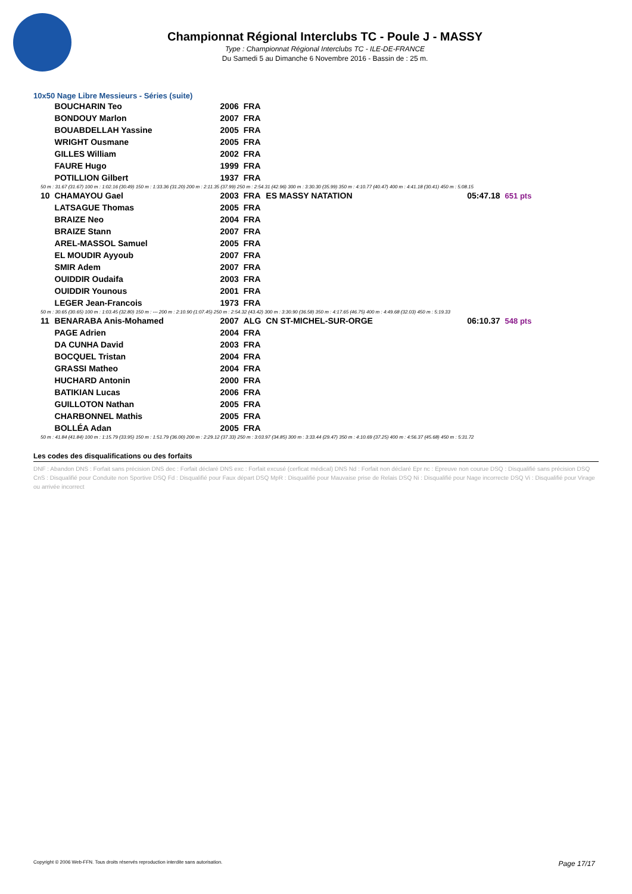Championnat Régional Interclubs TC - Poule J - MASSY
Type : Championnat Régional Interclubs TC - ILE-DE-FRANCE
Du Samedi 5 au Dimanche 6 Novembre 2016 - Bassin de : 25 m.
10x50 Nage Libre Messieurs - Séries (suite)
| | BOUCHARIN Teo | 2006 | FRA | | | |
| | BONDOUY Marlon | 2007 | FRA | | | |
| | BOUABDELLAH Yassine | 2005 | FRA | | | |
| | WRIGHT Ousmane | 2005 | FRA | | | |
| | GILLES William | 2002 | FRA | | | |
| | FAURE Hugo | 1999 | FRA | | | |
| | POTILLION Gilbert | 1937 | FRA | | | |
| 50 m : 31.67 (31.67) 100 m : 1:02.16 (30.49) 150 m : 1:33.36 (31.20) 200 m : 2:11.35 (37.99) 250 m : 2:54.31 (42.96) 300 m : 3:30.30 (35.99) 350 m : 4:10.77 (40.47) 400 m : 4:41.18 (30.41) 450 m : 5:08.15 | | | | | | |
| 10 | CHAMAYOU Gael | 2003 | FRA | ES MASSY NATATION | 05:47.18 | 651 pts |
| | LATSAGUE Thomas | 2005 | FRA | | | |
| | BRAIZE Neo | 2004 | FRA | | | |
| | BRAIZE Stann | 2007 | FRA | | | |
| | AREL-MASSOL Samuel | 2005 | FRA | | | |
| | EL MOUDIR Ayyoub | 2007 | FRA | | | |
| | SMIR Adem | 2007 | FRA | | | |
| | OUIDDIR Oudaifa | 2003 | FRA | | | |
| | OUIDDIR Younous | 2001 | FRA | | | |
| | LEGER Jean-Francois | 1973 | FRA | | | |
| 50 m : 30.65 (30.65) 100 m : 1:03.45 (32.80) 150 m : --- 200 m : 2:10.90 (1:07.45) 250 m : 2:54.32 (43.42) 300 m : 3:30.90 (36.58) 350 m : 4:17.65 (46.75) 400 m : 4:49.68 (32.03) 450 m : 5:19.33 | | | | | | |
| 11 | BENARABA Anis-Mohamed | 2007 | ALG | CN ST-MICHEL-SUR-ORGE | 06:10.37 | 548 pts |
| | PAGE Adrien | 2004 | FRA | | | |
| | DA CUNHA David | 2003 | FRA | | | |
| | BOCQUEL Tristan | 2004 | FRA | | | |
| | GRASSI Matheo | 2004 | FRA | | | |
| | HUCHARD Antonin | 2000 | FRA | | | |
| | BATIKIAN Lucas | 2006 | FRA | | | |
| | GUILLOTON Nathan | 2005 | FRA | | | |
| | CHARBONNEL Mathis | 2005 | FRA | | | |
| | BOLLÉA Adan | 2005 | FRA | | | |
| 50 m : 41.84 (41.84) 100 m : 1:15.79 (33.95) 150 m : 1:51.79 (36.00) 200 m : 2:29.12 (37.33) 250 m : 3:03.97 (34.85) 300 m : 3:33.44 (29.47) 350 m : 4:10.69 (37.25) 400 m : 4:56.37 (45.68) 450 m : 5:31.72 | | | | | | |
Les codes des disqualifications ou des forfaits
DNF : Abandon DNS : Forfait sans précision DNS dec : Forfait déclaré DNS exc : Forfait excusé (cerficat médical) DNS Nd : Forfait non déclaré Epr nc : Epreuve non courue DSQ : Disqualifié sans précision DSQ CnS : Disqualifié pour Conduite non Sportive DSQ Fd : Disqualifié pour Faux départ DSQ MpR : Disqualifié pour Mauvaise prise de Relais DSQ Ni : Disqualifié pour Nage incorrecte DSQ Vi : Disqualifié pour Virage ou arrivée incorrect
Copyright © 2006 Web-FFN. Tous droits réservés reproduction interdite sans autorisation. Page 17/17